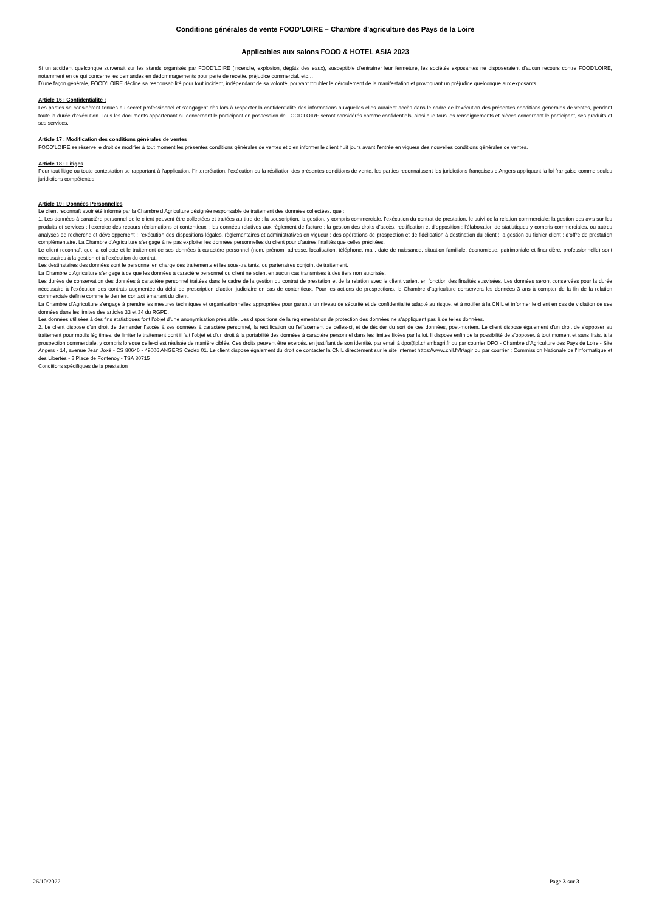Conditions générales de vente FOOD’LOIRE – Chambre d’agriculture des Pays de la Loire
Applicables aux salons FOOD & HOTEL ASIA 2023
Si un accident quelconque survenait sur les stands organisés par FOOD’LOIRE (incendie, explosion, dégâts des eaux), susceptible d’entraîner leur fermeture, les sociétés exposantes ne disposeraient d’aucun recours contre FOOD’LOIRE, notamment en ce qui concerne les demandes en dédommagements pour perte de recette, préjudice commercial, etc…
D’une façon générale, FOOD’LOIRE décline sa responsabilité pour tout incident, indépendant de sa volonté, pouvant troubler le déroulement de la manifestation et provoquant un préjudice quelconque aux exposants.
Article 16 : Confidentialité :
Les parties se considèrent tenues au secret professionnel et s’engagent dès lors à respecter la confidentialité des informations auxquelles elles auraient accès dans le cadre de l’exécution des présentes conditions générales de ventes, pendant toute la durée d’exécution. Tous les documents appartenant ou concernant le participant en possession de FOOD’LOIRE seront considérés comme confidentiels, ainsi que tous les renseignements et pièces concernant le participant, ses produits et ses services.
Article 17 : Modification des conditions générales de ventes
FOOD’LOIRE se réserve le droit de modifier à tout moment les présentes conditions générales de ventes et d’en informer le client huit jours avant l’entrée en vigueur des nouvelles conditions générales de ventes.
Article 18 : Litiges
Pour tout litige ou toute contestation se rapportant à l’application, l’interprétation, l’exécution ou la résiliation des présentes conditions de vente, les parties reconnaissent les juridictions françaises d’Angers appliquant la loi française comme seules juridictions compétentes.
Article 19 : Données Personnelles
Le client reconnaît avoir été informé par la Chambre d’Agriculture désignée responsable de traitement des données collectées, que :
1. Les données à caractère personnel de le client peuvent être collectées et traitées au titre de : la souscription, la gestion, y compris commerciale, l’exécution du contrat de prestation, le suivi de la relation commerciale; la gestion des avis sur les produits et services ; l’exercice des recours réclamations et contentieux ; les données relatives aux règlement de facture ; la gestion des droits d’accès, rectification et d’opposition ; l’élaboration de statistiques y compris commerciales, ou autres analyses de recherche et développement ; l’exécution des dispositions légales, règlementaires et administratives en vigueur ; des opérations de prospection et de fidélisation à destination du client ; la gestion du fichier client ; d’offre de prestation complémentaire. La Chambre d’Agriculture s’engage à ne pas exploiter les données personnelles du client pour d’autres finalités que celles précitées.
Le client reconnaît que la collecte et le traitement de ses données à caractère personnel (nom, prénom, adresse, localisation, téléphone, mail, date de naissance, situation familiale, économique, patrimoniale et financière, professionnelle) sont nécessaires à la gestion et à l’exécution du contrat.
Les destinataires des données sont le personnel en charge des traitements et les sous-traitants, ou partenaires conjoint de traitement.
La Chambre d’Agriculture s’engage à ce que les données à caractère personnel du client ne soient en aucun cas transmises à des tiers non autorisés.
Les durées de conservation des données à caractère personnel traitées dans le cadre de la gestion du contrat de prestation et de la relation avec le client varient en fonction des finalités susvisées. Les données seront conservées pour la durée nécessaire à l’exécution des contrats augmentée du délai de prescription d’action judiciaire en cas de contentieux. Pour les actions de prospections, le Chambre d’agriculture conservera les données 3 ans à compter de la fin de la relation commerciale définie comme le dernier contact émanant du client.
La Chambre d’Agriculture s’engage à prendre les mesures techniques et organisationnelles appropriées pour garantir un niveau de sécurité et de confidentialité adapté au risque, et à notifier à la CNIL et informer le client en cas de violation de ses données dans les limites des articles 33 et 34 du RGPD.
Les données utilisées à des fins statistiques font l’objet d’une anonymisation préalable. Les dispositions de la règlementation de protection des données ne s’appliquent pas à de telles données.
2. Le client dispose d’un droit de demander l'accès à ses données à caractère personnel, la rectification ou l'effacement de celles-ci, et de décider du sort de ces données, post-mortem. Le client dispose également d’un droit de s’opposer au traitement pour motifs légitimes, de limiter le traitement dont il fait l’objet et d’un droit à la portabilité des données à caractère personnel dans les limites fixées par la loi. Il dispose enfin de la possibilité de s’opposer, à tout moment et sans frais, à la prospection commerciale, y compris lorsque celle-ci est réalisée de manière ciblée. Ces droits peuvent être exercés, en justifiant de son identité, par email à dpo@pl.chambagri.fr ou par courrier DPO - Chambre d’Agriculture des Pays de Loire - Site Angers - 14, avenue Jean Joxé - CS 80646 - 49006 ANGERS Cedex 01. Le client dispose également du droit de contacter la CNIL directement sur le site internet https://www.cnil.fr/fr/agir ou par courrier : Commission Nationale de l'Informatique et des Libertés - 3 Place de Fontenoy - TSA 80715
Conditions spécifiques de la prestation
26/10/2022 Page 3 sur 3